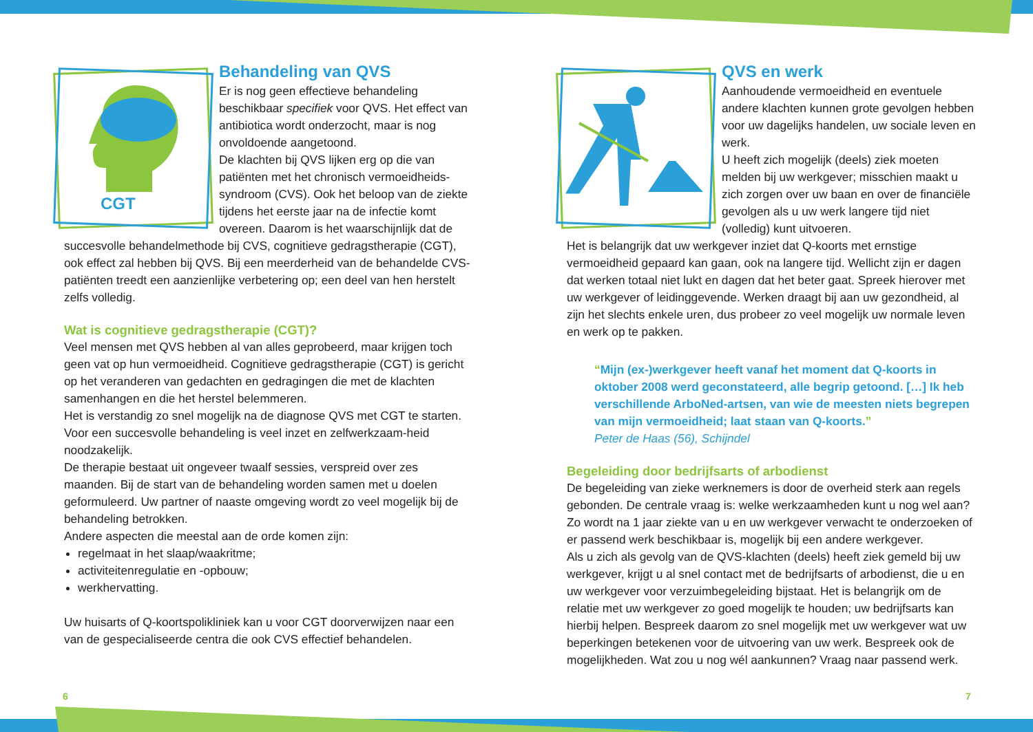CGT
Behandeling van QVS
Er is nog geen effectieve behandeling beschikbaar specifiek voor QVS. Het effect van antibiotica wordt onderzocht, maar is nog onvoldoende aangetoond.
De klachten bij QVS lijken erg op die van patiënten met het chronisch vermoeidheids-syndroom (CVS). Ook het beloop van de ziekte tijdens het eerste jaar na de infectie komt overeen. Daarom is het waarschijnlijk dat de succesvolle behandelmethode bij CVS, cognitieve gedragstherapie (CGT), ook effect zal hebben bij QVS. Bij een meerderheid van de behandelde CVS-patiënten treedt een aanzienlijke verbetering op; een deel van hen herstelt zelfs volledig.
Wat is cognitieve gedragstherapie (CGT)?
Veel mensen met QVS hebben al van alles geprobeerd, maar krijgen toch geen vat op hun vermoeidheid. Cognitieve gedragstherapie (CGT) is gericht op het veranderen van gedachten en gedragingen die met de klachten samenhangen en die het herstel belemmeren.
Het is verstandig zo snel mogelijk na de diagnose QVS met CGT te starten. Voor een succesvolle behandeling is veel inzet en zelfwerkzaam-heid noodzakelijk.
De therapie bestaat uit ongeveer twaalf sessies, verspreid over zes maanden. Bij de start van de behandeling worden samen met u doelen geformuleerd. Uw partner of naaste omgeving wordt zo veel mogelijk bij de behandeling betrokken.
Andere aspecten die meestal aan de orde komen zijn:
regelmaat in het slaap/waakritme;
activiteitenregulatie en -opbouw;
werkhervatting.
Uw huisarts of Q-koortspolikliniek kan u voor CGT doorverwijzen naar een van de gespecialiseerde centra die ook CVS effectief behandelen.
QVS en werk
Aanhoudende vermoeidheid en eventuele andere klachten kunnen grote gevolgen hebben voor uw dagelijks handelen, uw sociale leven en werk.
U heeft zich mogelijk (deels) ziek moeten melden bij uw werkgever; misschien maakt u zich zorgen over uw baan en over de financiële gevolgen als u uw werk langere tijd niet (volledig) kunt uitvoeren.
Het is belangrijk dat uw werkgever inziet dat Q-koorts met ernstige vermoeidheid gepaard kan gaan, ook na langere tijd. Wellicht zijn er dagen dat werken totaal niet lukt en dagen dat het beter gaat. Spreek hierover met uw werkgever of leidinggevende. Werken draagt bij aan uw gezondheid, al zijn het slechts enkele uren, dus probeer zo veel mogelijk uw normale leven en werk op te pakken.
“Mijn (ex-)werkgever heeft vanaf het moment dat Q-koorts in oktober 2008 werd geconstateerd, alle begrip getoond. […] Ik heb verschillende ArboNed-artsen, van wie de meesten niets begrepen van mijn vermoeidheid; laat staan van Q-koorts.”
Peter de Haas (56), Schijndel
Begeleiding door bedrijfsarts of arbodienst
De begeleiding van zieke werknemers is door de overheid sterk aan regels gebonden. De centrale vraag is: welke werkzaamheden kunt u nog wel aan? Zo wordt na 1 jaar ziekte van u en uw werkgever verwacht te onderzoeken of er passend werk beschikbaar is, mogelijk bij een andere werkgever.
Als u zich als gevolg van de QVS-klachten (deels) heeft ziek gemeld bij uw werkgever, krijgt u al snel contact met de bedrijfsarts of arbodienst, die u en uw werkgever voor verzuimbegeleiding bijstaat. Het is belangrijk om de relatie met uw werkgever zo goed mogelijk te houden; uw bedrijfsarts kan hierbij helpen. Bespreek daarom zo snel mogelijk met uw werkgever wat uw beperkingen betekenen voor de uitvoering van uw werk. Bespreek ook de mogelijkheden. Wat zou u nog wél aankunnen? Vraag naar passend werk.
6 7